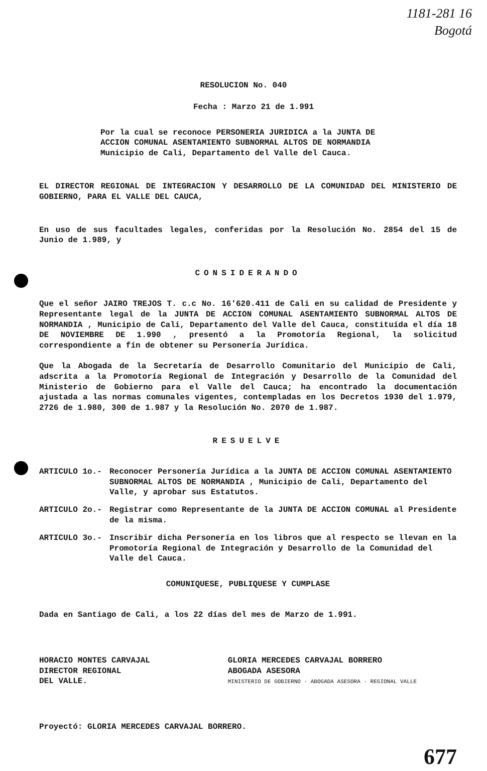1181-281 16
Bogotá
RESOLUCION No. 040
Fecha : Marzo 21 de 1.991
Por la cual se reconoce PERSONERIA JURIDICA a la JUNTA DE ACCION COMUNAL ASENTAMIENTO SUBNORMAL ALTOS DE NORMANDIA Municipio de Cali, Departamento del Valle del Cauca.
EL DIRECTOR REGIONAL DE INTEGRACION Y DESARROLLO DE LA COMUNIDAD DEL MINISTERIO DE GOBIERNO, PARA EL VALLE DEL CAUCA,
En uso de sus facultades legales, conferidas por la Resolución No. 2854 del 15 de Junio de 1.989, y
CONSIDERANDO
Que el señor JAIRO TREJOS T. c.c No. 16'620.411 de Cali en su calidad de Presidente y Representante legal de la JUNTA DE ACCION COMUNAL ASENTAMIENTO SUBNORMAL ALTOS DE NORMANDIA , Municipio de Cali, Departamento del Valle del Cauca, constituída el día 18 DE NOVIEMBRE DE 1.990 , presentó a la Promotoría Regional, la solicitud correspondiente a fín de obtener su Personería Jurídica.
Que la Abogada de la Secretaría de Desarrollo Comunitario del Municipio de Cali, adscrita a la Promotoría Regional de Integración y Desarrollo de la Comunidad del Ministerio de Gobierno para el Valle del Cauca; ha encontrado la documentación ajustada a las normas comunales vigentes, contempladas en los Decretos 1930 del 1.979, 2726 de 1.980, 300 de 1.987 y la Resolución No. 2070 de 1.987.
RESUELVE
ARTICULO 1o.- Reconocer Personería Jurídica a la JUNTA DE ACCION COMUNAL ASENTAMIENTO SUBNORMAL ALTOS DE NORMANDIA , Municipio de Cali, Departamento del Valle, y aprobar sus Estatutos.
ARTICULO 2o.- Registrar como Representante de la JUNTA DE ACCION COMUNAL al Presidente de la misma.
ARTICULO 3o.- Inscribir dicha Personería en los libros que al respecto se llevan en la Promotoría Regional de Integración y Desarrollo de la Comunidad del Valle del Cauca.
COMUNIQUESE, PUBLIQUESE Y CUMPLASE
Dada en Santiago de Cali, a los 22 días del mes de Marzo de 1.991.
HORACIO MONTES CARVAJAL
DIRECTOR REGIONAL
DEL VALLE.
GLORIA MERCEDES CARVAJAL BORRERO
ABOGADA ASESORA
MINISTERIO DE GOBIERNO · ABOGADA ASESORA · REGIONAL VALLE
Proyectó: GLORIA MERCEDES CARVAJAL BORRERO.
677